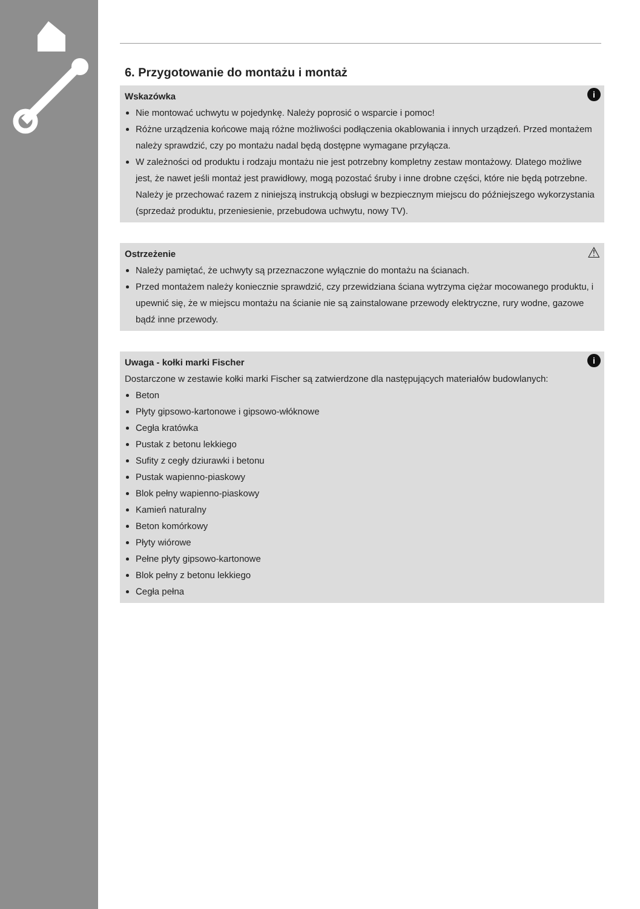6. Przygotowanie do montażu i montaż
i Wskazówka
Nie montować uchwytu w pojedynkę. Należy poprosić o wsparcie i pomoc!
Różne urządzenia końcowe mają różne możliwości podłączenia okablowania i innych urządzeń. Przed montażem należy sprawdzić, czy po montażu nadal będą dostępne wymagane przyłącza.
W zależności od produktu i rodzaju montażu nie jest potrzebny kompletny zestaw montażowy. Dlatego możliwe jest, że nawet jeśli montaż jest prawidłowy, mogą pozostać śruby i inne drobne części, które nie będą potrzebne. Należy je przechować razem z niniejszą instrukcją obsługi w bezpiecznym miejscu do późniejszego wykorzystania (sprzedaż produktu, przeniesienie, przebudowa uchwytu, nowy TV).
⚠ Ostrzeżenie
Należy pamiętać, że uchwyty są przeznaczone wyłącznie do montażu na ścianach.
Przed montażem należy koniecznie sprawdzić, czy przewidziana ściana wytrzyma ciężar mocowanego produktu, i upewnić się, że w miejscu montażu na ścianie nie są zainstalowane przewody elektryczne, rury wodne, gazowe bądź inne przewody.
i Uwaga - kołki marki Fischer
Dostarczone w zestawie kołki marki Fischer są zatwierdzone dla następujących materiałów budowlanych:
Beton
Płyty gipsowo-kartonowe i gipsowo-włóknowe
Cegła kratówka
Pustak z betonu lekkiego
Sufity z cegły dziurawki i betonu
Pustak wapienno-piaskowy
Blok pełny wapienno-piaskowy
Kamień naturalny
Beton komórkowy
Płyty wiórowe
Pełne płyty gipsowo-kartonowe
Blok pełny z betonu lekkiego
Cegła pełna